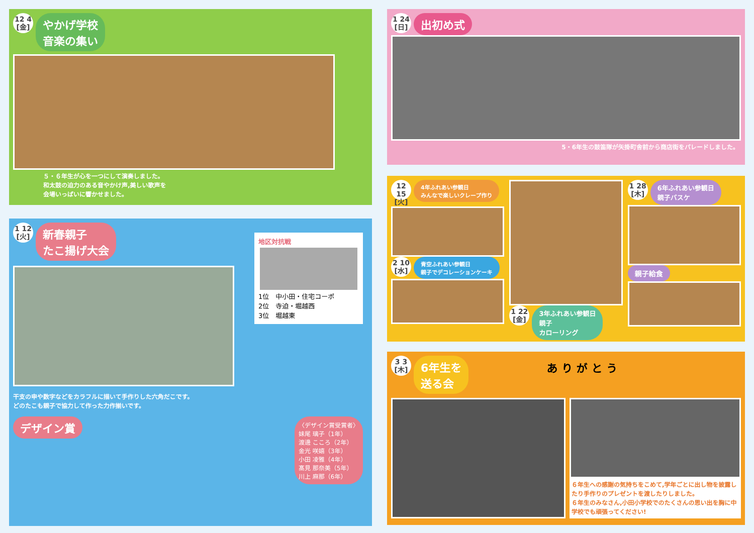12 4
[金] やかげ学校
音楽の集い
５・６年生が心を一つにして演奏しました。
和太鼓の迫力のある音やかけ声,美しい歌声を
会場いっぱいに響かせました。
1 12
[火] 新春親子
たこ揚げ大会
地区対抗戦
1位　中小田・住宅コーポ
2位　寺迫・堀越西
3位　堀越東
干支の申や数字などをカラフルに描いて手作りした六角だこです。
どのたこも親子で協力して作った力作揃いです。
デザイン賞
〈デザイン賞受賞者〉
妹尾 璃子（1年）
渡邊 こころ（2年）
金光 咲嬉（3年）
小田 凌雅（4年）
髙見 那奈美（5年）
川上 麻那（6年）
1 24
[日] 出初め式
5・6年生の鼓笛隊が矢掛町舎前から商店街をパレードしました。
12 15
[火] 4年ふれあい参観日
みんなで楽しいクレープ作り
2 10
[水] 青空ふれあい参観日
親子でデコレーションケーキ
1 22
[金] 3年ふれあい参観日
親子
カローリング
1 28
[木] 6年ふれあい参観日
親子バスケ
親子給食
3 3
[木] 6年生を
送る会 あ り が と う
６年生への感謝の気持ちをこめて,学年ごとに出し物を披露したり手作りのプレゼントを渡したりしました。
６年生のみなさん,小田小学校でのたくさんの思い出を胸に中学校でも頑張ってください!